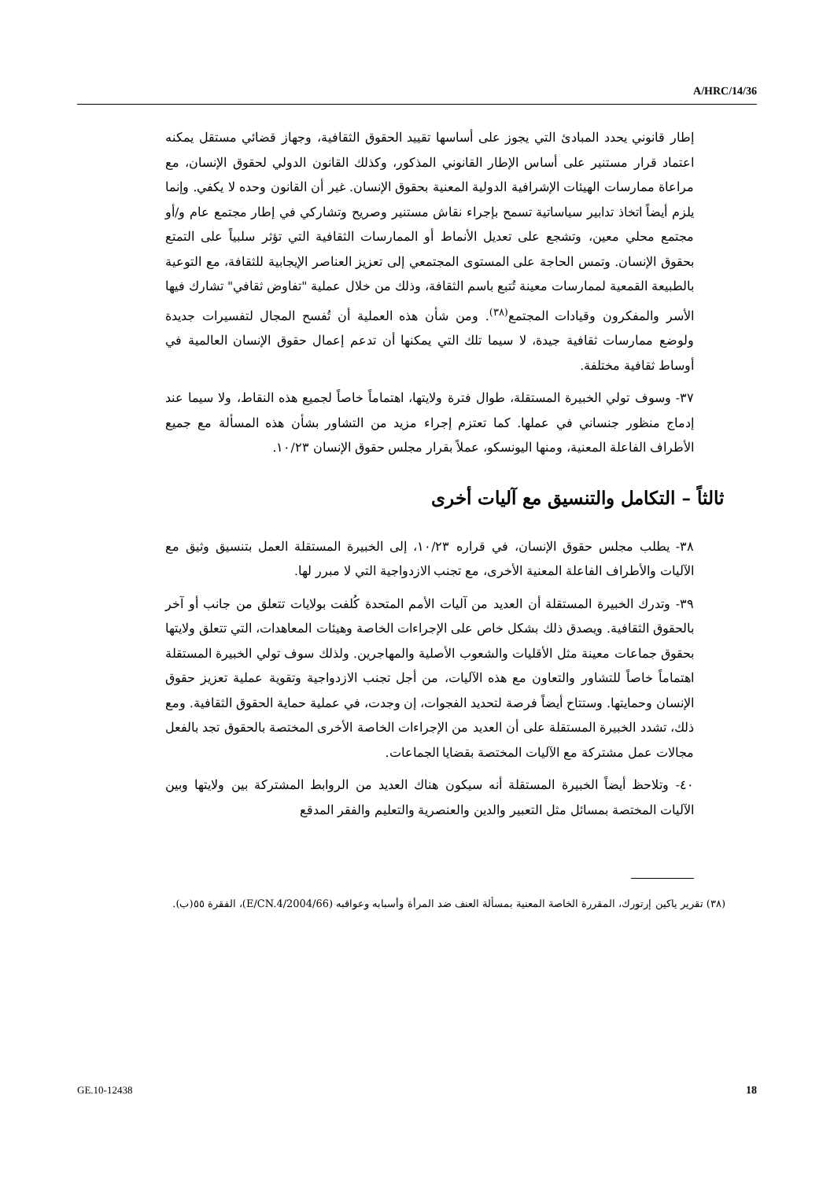A/HRC/14/36
إطار قانوني يحدد المبادئ التي يجوز على أساسها تقييد الحقوق الثقافية، وجهاز قضائي مستقل يمكنه اعتماد قرار مستنير على أساس الإطار القانوني المذكور، وكذلك القانون الدولي لحقوق الإنسان، مع مراعاة ممارسات الهيئات الإشرافية الدولية المعنية بحقوق الإنسان. غير أن القانون وحده لا يكفي. وإنما يلزم أيضاً اتخاذ تدابير سياساتية تسمح بإجراء نقاش مستنير وصريح وتشاركي في إطار مجتمع عام و/أو مجتمع محلي معين، وتشجع على تعديل الأنماط أو الممارسات الثقافية التي تؤثر سلبياً على التمتع بحقوق الإنسان. وتمس الحاجة على المستوى المجتمعي إلى تعزيز العناصر الإيجابية للثقافة، مع التوعية بالطبيعة القمعية لممارسات معينة تُتبع باسم الثقافة، وذلك من خلال عملية "تفاوض ثقافي" تشارك فيها الأسر والمفكرون وقيادات المجتمع<sup>(٣٨)</sup>. ومن شأن هذه العملية أن تُفسح المجال لتفسيرات جديدة ولوضع ممارسات ثقافية جيدة، لا سيما تلك التي يمكنها أن تدعم إعمال حقوق الإنسان العالمية في أوساط ثقافية مختلفة.
٣٧- وسوف تولي الخبيرة المستقلة، طوال فترة ولايتها، اهتماماً خاصاً لجميع هذه النقاط، ولا سيما عند إدماج منظور جنساني في عملها. كما تعتزم إجراء مزيد من التشاور بشأن هذه المسألة مع جميع الأطراف الفاعلة المعنية، ومنها اليونسكو، عملاً بقرار مجلس حقوق الإنسان ١٠/٢٣.
ثالثاً – التكامل والتنسيق مع آليات أخرى
٣٨- يطلب مجلس حقوق الإنسان، في قراره ١٠/٢٣، إلى الخبيرة المستقلة العمل بتنسيق وثيق مع الآليات والأطراف الفاعلة المعنية الأخرى، مع تجنب الازدواجية التي لا مبرر لها.
٣٩- وتدرك الخبيرة المستقلة أن العديد من آليات الأمم المتحدة كُلفت بولايات تتعلق من جانب أو آخر بالحقوق الثقافية. ويصدق ذلك بشكل خاص على الإجراءات الخاصة وهيئات المعاهدات، التي تتعلق ولايتها بحقوق جماعات معينة مثل الأقليات والشعوب الأصلية والمهاجرين. ولذلك سوف تولي الخبيرة المستقلة اهتماماً خاصاً للتشاور والتعاون مع هذه الآليات، من أجل تجنب الازدواجية وتقوية عملية تعزيز حقوق الإنسان وحمايتها. وستتاح أيضاً فرصة لتحديد الفجوات، إن وجدت، في عملية حماية الحقوق الثقافية. ومع ذلك، تشدد الخبيرة المستقلة على أن العديد من الإجراءات الخاصة الأخرى المختصة بالحقوق تجد بالفعل مجالات عمل مشتركة مع الآليات المختصة بقضايا الجماعات.
٤٠- وتلاحظ أيضاً الخبيرة المستقلة أنه سيكون هناك العديد من الروابط المشتركة بين ولايتها وبين الآليات المختصة بمسائل مثل التعبير والدين والعنصرية والتعليم والفقر المدقع
(٣٨) تقرير ياكين إرتورك، المقررة الخاصة المعنية بمسألة العنف ضد المرأة وأسبابه وعواقبه (E/CN.4/2004/66)، الفقرة ٥٥(ب).
GE.10-12438 18